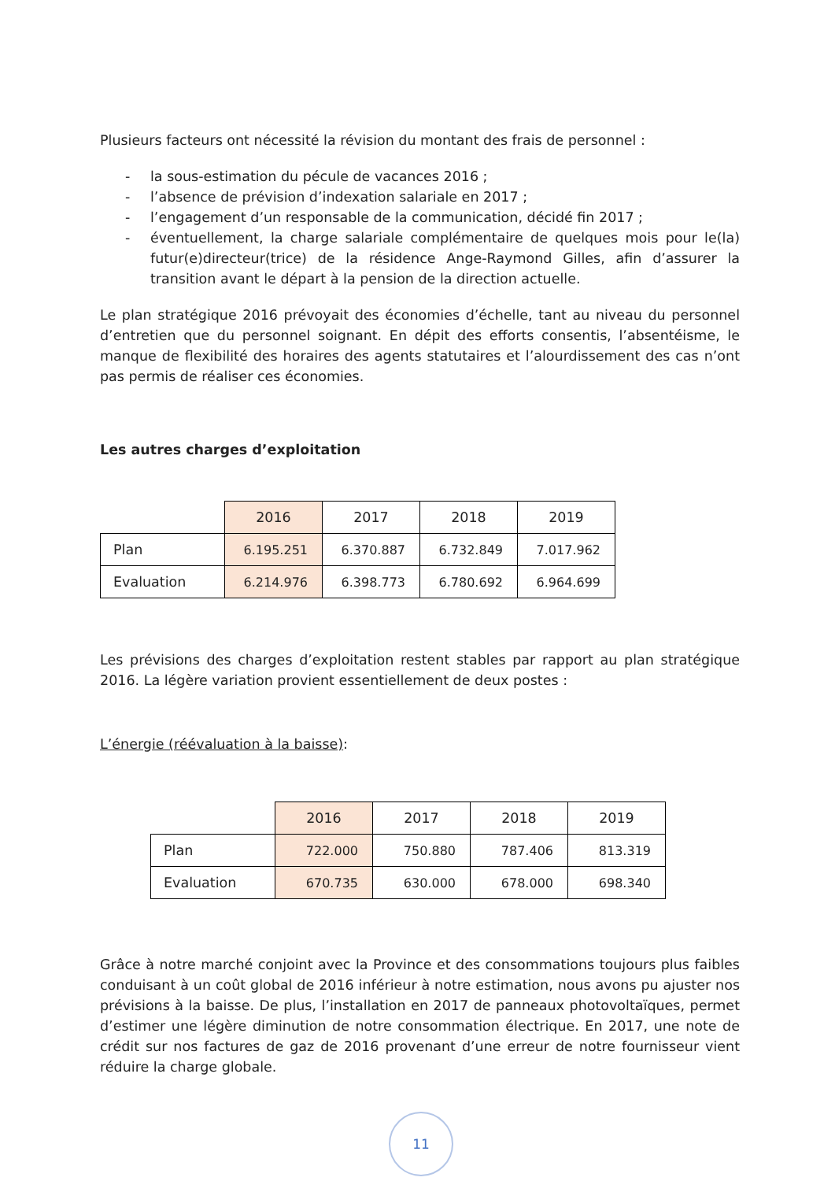Plusieurs facteurs ont nécessité la révision du montant des frais de personnel :
- la sous-estimation du pécule de vacances 2016 ;
- l’absence de prévision d’indexation salariale en 2017 ;
- l’engagement d’un responsable de la communication, décidé fin 2017 ;
- éventuellement, la charge salariale complémentaire de quelques mois pour le(la) futur(e)directeur(trice) de la résidence Ange-Raymond Gilles, afin d’assurer la transition avant le départ à la pension de la direction actuelle.
Le plan stratégique 2016 prévoyait des économies d’échelle, tant au niveau du personnel d’entretien que du personnel soignant. En dépit des efforts consentis, l’absentéisme, le manque de flexibilité des horaires des agents statutaires et l’alourdissement des cas n’ont pas permis de réaliser ces économies.
Les autres charges d’exploitation
| | 2016 | 2017 | 2018 | 2019 |
| Plan | 6.195.251 | 6.370.887 | 6.732.849 | 7.017.962 |
| Evaluation | 6.214.976 | 6.398.773 | 6.780.692 | 6.964.699 |
Les prévisions des charges d’exploitation restent stables par rapport au plan stratégique 2016. La légère variation provient essentiellement de deux postes :
L’énergie (réévaluation à la baisse):
| | 2016 | 2017 | 2018 | 2019 |
| Plan | 722.000 | 750.880 | 787.406 | 813.319 |
| Evaluation | 670.735 | 630.000 | 678.000 | 698.340 |
Grâce à notre marché conjoint avec la Province et des consommations toujours plus faibles conduisant à un coût global de 2016 inférieur à notre estimation, nous avons pu ajuster nos prévisions à la baisse. De plus, l’installation en 2017 de panneaux photovoltaïques, permet d’estimer une légère diminution de notre consommation électrique. En 2017, une note de crédit sur nos factures de gaz de 2016 provenant d’une erreur de notre fournisseur vient réduire la charge globale.
11